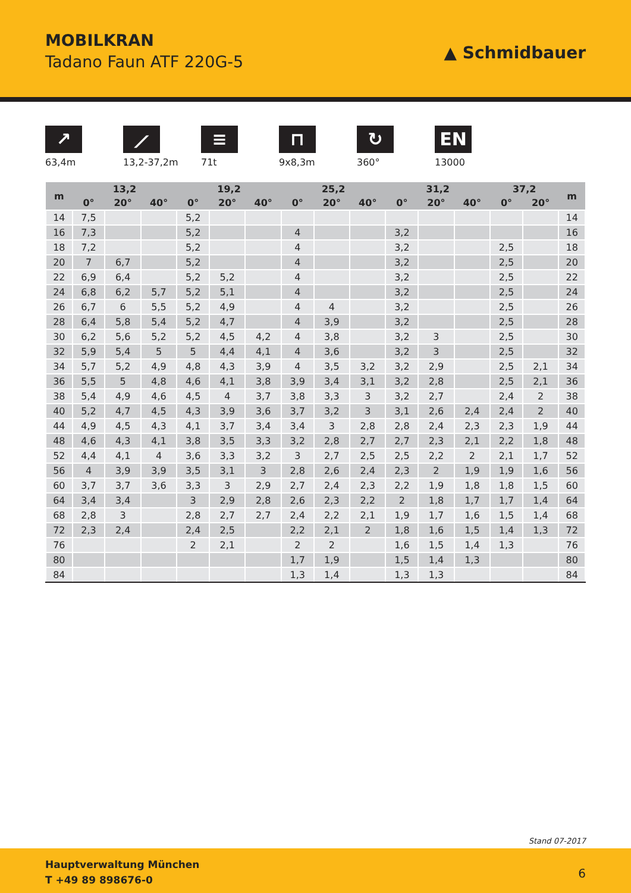MOBILKRAN
Tadano Faun ATF 220G-5 ▲ Schmidbauer
↗
63,4m
⟋
13,2-37,2m
≡
71t
⊓
9x8,3m
↻
360°
EN
13000
| m | 13,2 | | | 19,2 | | | 25,2 | | | 31,2 | | | 37,2 | | m |
| --- | --- | --- | --- | --- | --- | --- | --- | --- | --- | --- | --- | --- | --- | --- | --- |
| | 0° | 20° | 40° | 0° | 20° | 40° | 0° | 20° | 40° | 0° | 20° | 40° | 0° | 20° | |
| 14 | 7,5 | | | 5,2 | | | | | | | | | | | 14 |
| 16 | 7,3 | | | 5,2 | | | 4 | | | 3,2 | | | | | 16 |
| 18 | 7,2 | | | 5,2 | | | 4 | | | 3,2 | | | 2,5 | | 18 |
| 20 | 7 | 6,7 | | 5,2 | | | 4 | | | 3,2 | | | 2,5 | | 20 |
| 22 | 6,9 | 6,4 | | 5,2 | 5,2 | | 4 | | | 3,2 | | | 2,5 | | 22 |
| 24 | 6,8 | 6,2 | 5,7 | 5,2 | 5,1 | | 4 | | | 3,2 | | | 2,5 | | 24 |
| 26 | 6,7 | 6 | 5,5 | 5,2 | 4,9 | | 4 | 4 | | 3,2 | | | 2,5 | | 26 |
| 28 | 6,4 | 5,8 | 5,4 | 5,2 | 4,7 | | 4 | 3,9 | | 3,2 | | | 2,5 | | 28 |
| 30 | 6,2 | 5,6 | 5,2 | 5,2 | 4,5 | 4,2 | 4 | 3,8 | | 3,2 | 3 | | 2,5 | | 30 |
| 32 | 5,9 | 5,4 | 5 | 5 | 4,4 | 4,1 | 4 | 3,6 | | 3,2 | 3 | | 2,5 | | 32 |
| 34 | 5,7 | 5,2 | 4,9 | 4,8 | 4,3 | 3,9 | 4 | 3,5 | 3,2 | 3,2 | 2,9 | | 2,5 | 2,1 | 34 |
| 36 | 5,5 | 5 | 4,8 | 4,6 | 4,1 | 3,8 | 3,9 | 3,4 | 3,1 | 3,2 | 2,8 | | 2,5 | 2,1 | 36 |
| 38 | 5,4 | 4,9 | 4,6 | 4,5 | 4 | 3,7 | 3,8 | 3,3 | 3 | 3,2 | 2,7 | | 2,4 | 2 | 38 |
| 40 | 5,2 | 4,7 | 4,5 | 4,3 | 3,9 | 3,6 | 3,7 | 3,2 | 3 | 3,1 | 2,6 | 2,4 | 2,4 | 2 | 40 |
| 44 | 4,9 | 4,5 | 4,3 | 4,1 | 3,7 | 3,4 | 3,4 | 3 | 2,8 | 2,8 | 2,4 | 2,3 | 2,3 | 1,9 | 44 |
| 48 | 4,6 | 4,3 | 4,1 | 3,8 | 3,5 | 3,3 | 3,2 | 2,8 | 2,7 | 2,7 | 2,3 | 2,1 | 2,2 | 1,8 | 48 |
| 52 | 4,4 | 4,1 | 4 | 3,6 | 3,3 | 3,2 | 3 | 2,7 | 2,5 | 2,5 | 2,2 | 2 | 2,1 | 1,7 | 52 |
| 56 | 4 | 3,9 | 3,9 | 3,5 | 3,1 | 3 | 2,8 | 2,6 | 2,4 | 2,3 | 2 | 1,9 | 1,9 | 1,6 | 56 |
| 60 | 3,7 | 3,7 | 3,6 | 3,3 | 3 | 2,9 | 2,7 | 2,4 | 2,3 | 2,2 | 1,9 | 1,8 | 1,8 | 1,5 | 60 |
| 64 | 3,4 | 3,4 | | 3 | 2,9 | 2,8 | 2,6 | 2,3 | 2,2 | 2 | 1,8 | 1,7 | 1,7 | 1,4 | 64 |
| 68 | 2,8 | 3 | | 2,8 | 2,7 | 2,7 | 2,4 | 2,2 | 2,1 | 1,9 | 1,7 | 1,6 | 1,5 | 1,4 | 68 |
| 72 | 2,3 | 2,4 | | 2,4 | 2,5 | | 2,2 | 2,1 | 2 | 1,8 | 1,6 | 1,5 | 1,4 | 1,3 | 72 |
| 76 | | | | 2 | 2,1 | | 2 | 2 | | 1,6 | 1,5 | 1,4 | 1,3 | | 76 |
| 80 | | | | | | | 1,7 | 1,9 | | 1,5 | 1,4 | 1,3 | | | 80 |
| 84 | | | | | | | 1,3 | 1,4 | | 1,3 | 1,3 | | | | 84 |
Stand 07-2017
Hauptverwaltung München
T +49 89 898676-0
6